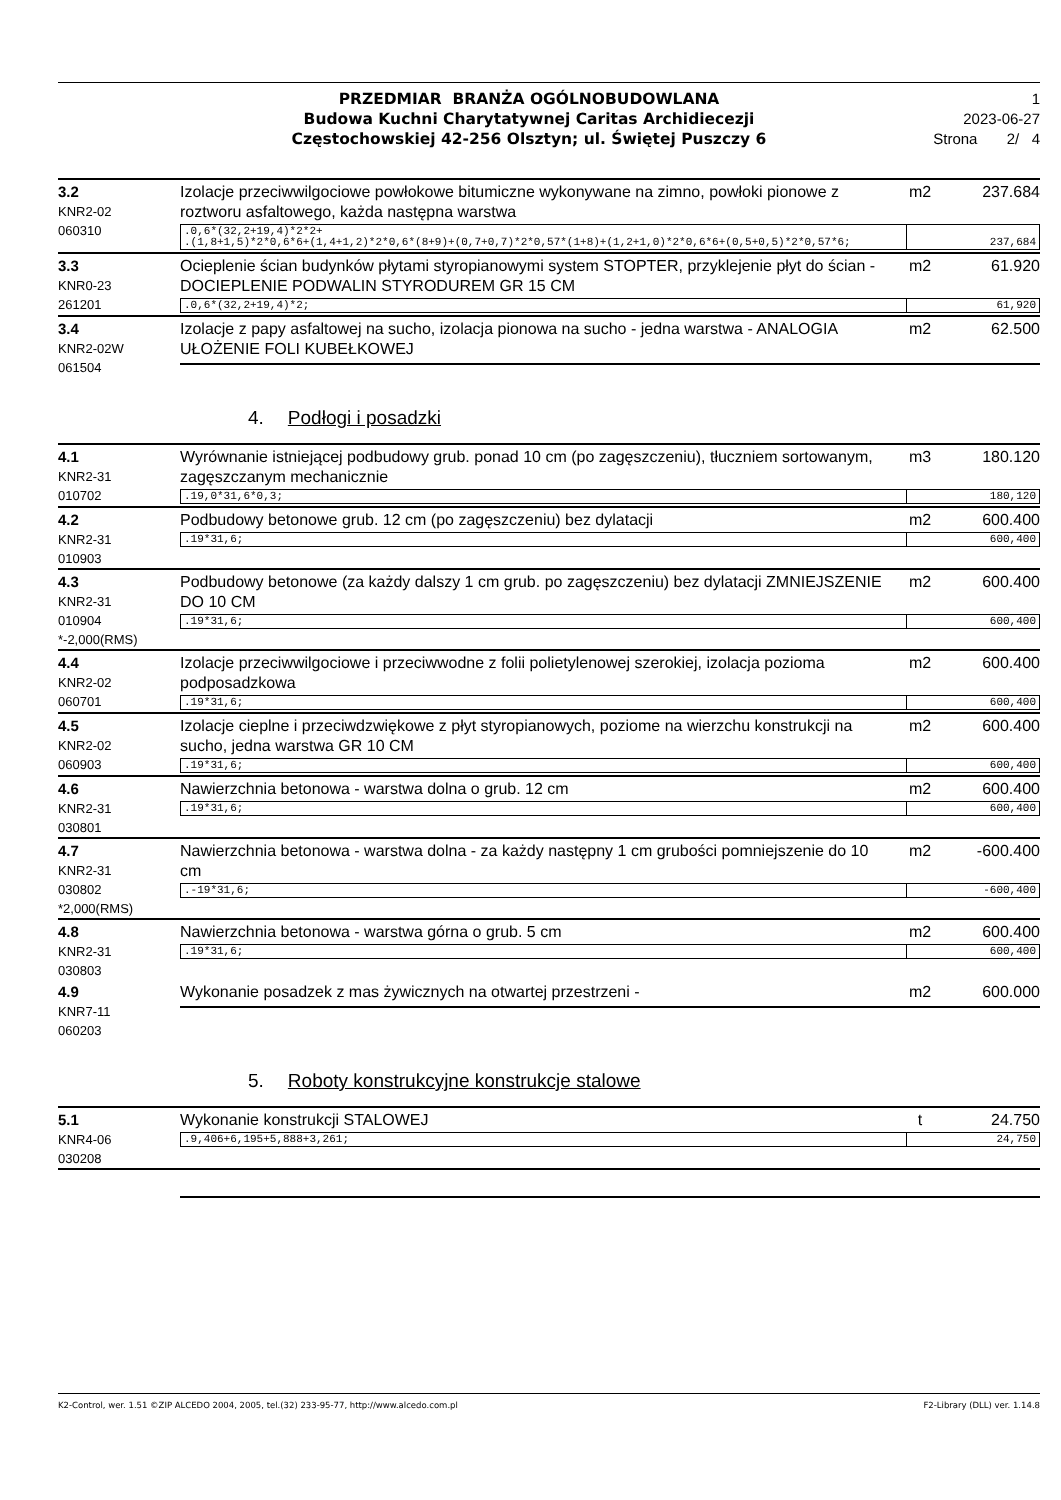PRZEDMIAR BRANŻA OGÓLNOBUDOWLANA
Budowa Kuchni Charytatywnej Caritas Archidiecezji
Częstochowskiej 42-256 Olsztyn; ul. Świętej Puszczy 6
1
2023-06-27
Strona 2/ 4
3.2
KNR2-02
060310
Izolacje przeciwwilgociowe powłokowe bitumiczne wykonywane na zimno, powłoki pionowe z roztworu asfaltowego, każda następna warstwa m2 237.684
.0,6*(32,2+19,4)*2*2+
.(1,8+1,5)*2*0,6*6+(1,4+1,2)*2*0,6*(8+9)+(0,7+0,7)*2*0,57*(1+8)+(1,2+1,0)*2*0,6*6+(0,5+0,5)*2*0,57*6; 237,684
3.3
KNR0-23
261201
Ocieplenie ścian budynków płytami styropianowymi system STOPTER, przyklejenie płyt do ścian - DOCIEPLENIE PODWALIN STYRODUREM GR 15 CM m2 61.920
.0,6*(32,2+19,4)*2; 61,920
3.4
KNR2-02W
061504
Izolacje z papy asfaltowej na sucho, izolacja pionowa na sucho - jedna warstwa - ANALOGIA UŁOŻENIE FOLI KUBEŁKOWEJ m2 62.500
4. Podłogi i posadzki
4.1
KNR2-31
010702
Wyrównanie istniejącej podbudowy grub. ponad 10 cm (po zagęszczeniu), tłuczniem sortowanym, zagęszczanym mechanicznie m3 180.120
.19,0*31,6*0,3; 180,120
4.2
KNR2-31
010903
Podbudowy betonowe grub. 12 cm (po zagęszczeniu) bez dylatacji m2 600.400
.19*31,6; 600,400
4.3
KNR2-31
010904
*-2,000(RMS)
Podbudowy betonowe (za każdy dalszy 1 cm grub. po zagęszczeniu) bez dylatacji ZMNIEJSZENIE DO 10 CM m2 600.400
.19*31,6; 600,400
4.4
KNR2-02
060701
Izolacje przeciwwilgociowe i przeciwwodne z folii polietylenowej szerokiej, izolacja pozioma podposadzkowa m2 600.400
.19*31,6; 600,400
4.5
KNR2-02
060903
Izolacje cieplne i przeciwdzwiękowe z płyt styropianowych, poziome na wierzchu konstrukcji na sucho, jedna warstwa GR 10 CM m2 600.400
.19*31,6; 600,400
4.6
KNR2-31
030801
Nawierzchnia betonowa - warstwa dolna o grub. 12 cm m2 600.400
.19*31,6; 600,400
4.7
KNR2-31
030802
*2,000(RMS)
Nawierzchnia betonowa - warstwa dolna - za każdy następny 1 cm grubości pomniejszenie do 10 cm m2 -600.400
.-19*31,6; -600,400
4.8
KNR2-31
030803
Nawierzchnia betonowa - warstwa górna o grub. 5 cm m2 600.400
.19*31,6; 600,400
4.9
KNR7-11
060203
Wykonanie posadzek z mas żywicznych na otwartej przestrzeni - m2 600.000
5. Roboty konstrukcyjne konstrukcje stalowe
5.1
KNR4-06
030208
Wykonanie konstrukcji STALOWEJ t 24.750
.9,406+6,195+5,888+3,261; 24,750
K2-Control, wer. 1.51 ©ZIP ALCEDO 2004, 2005, tel.(32) 233-95-77, http://www.alcedo.com.pl F2-Library (DLL) ver. 1.14.8